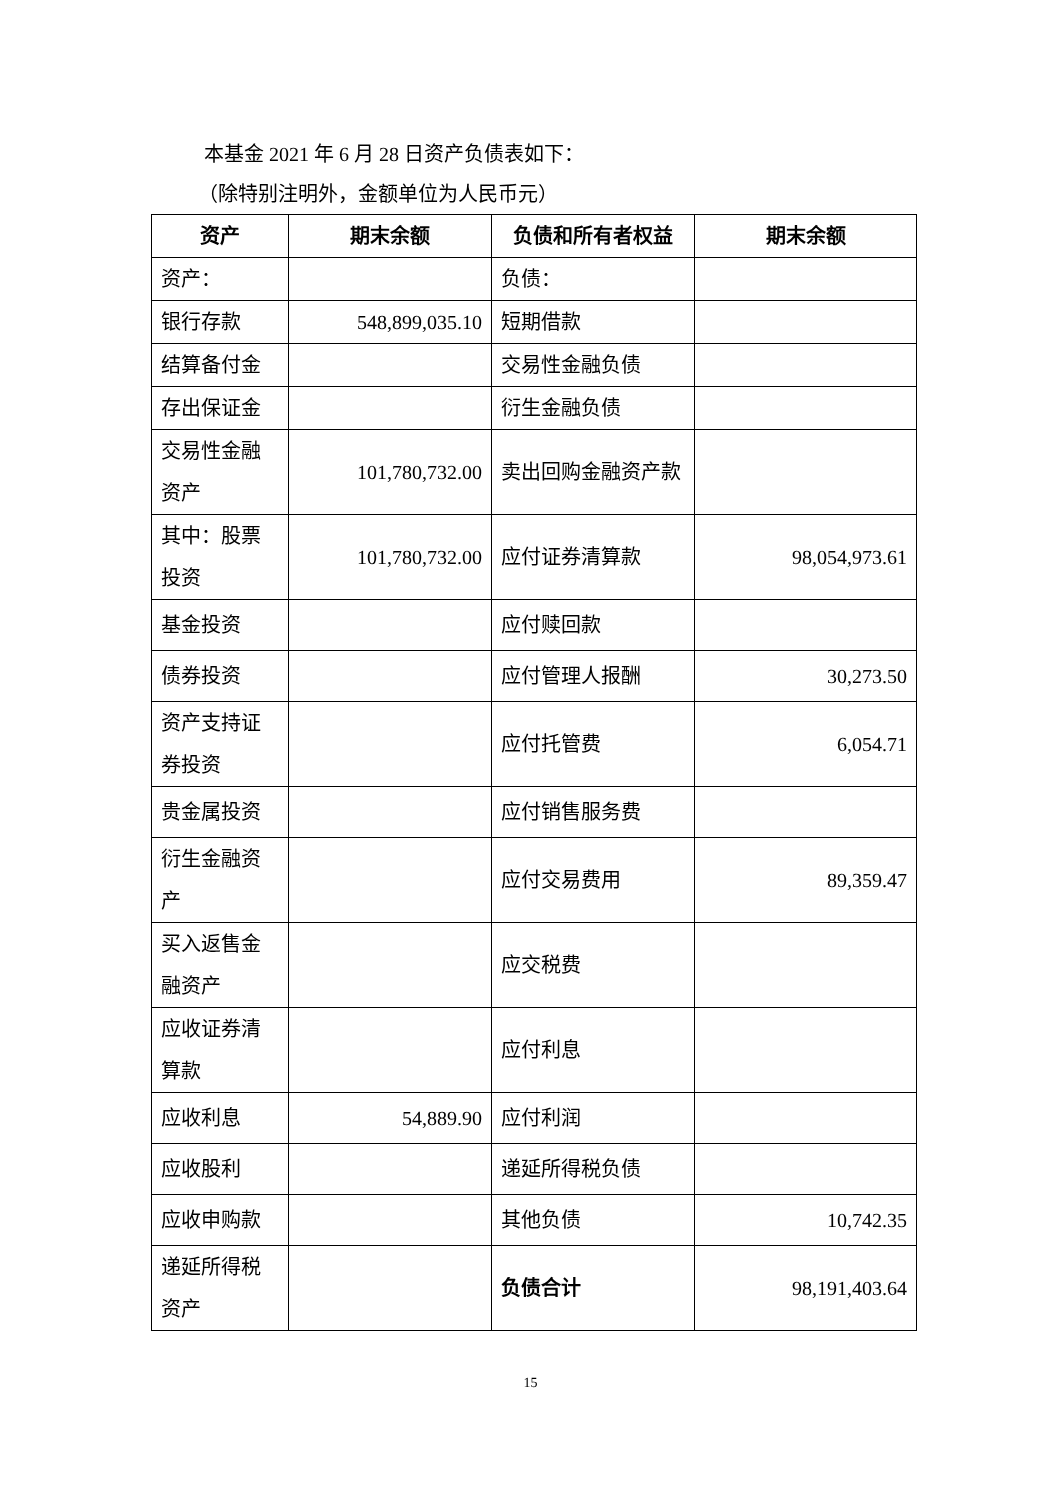本基金 2021 年 6 月 28 日资产负债表如下：
（除特别注明外，金额单位为人民币元）
| 资产 | 期末余额 | 负债和所有者权益 | 期末余额 |
| --- | --- | --- | --- |
| 资产： | | 负债： | |
| 银行存款 | 548,899,035.10 | 短期借款 | |
| 结算备付金 | | 交易性金融负债 | |
| 存出保证金 | | 衍生金融负债 | |
| 交易性金融资产 | 101,780,732.00 | 卖出回购金融资产款 | |
| 其中：股票投资 | 101,780,732.00 | 应付证券清算款 | 98,054,973.61 |
| 基金投资 | | 应付赎回款 | |
| 债券投资 | | 应付管理人报酬 | 30,273.50 |
| 资产支持证券投资 | | 应付托管费 | 6,054.71 |
| 贵金属投资 | | 应付销售服务费 | |
| 衍生金融资产 | | 应付交易费用 | 89,359.47 |
| 买入返售金融资产 | | 应交税费 | |
| 应收证券清算款 | | 应付利息 | |
| 应收利息 | 54,889.90 | 应付利润 | |
| 应收股利 | | 递延所得税负债 | |
| 应收申购款 | | 其他负债 | 10,742.35 |
| 递延所得税资产 | | 负债合计 | 98,191,403.64 |
15